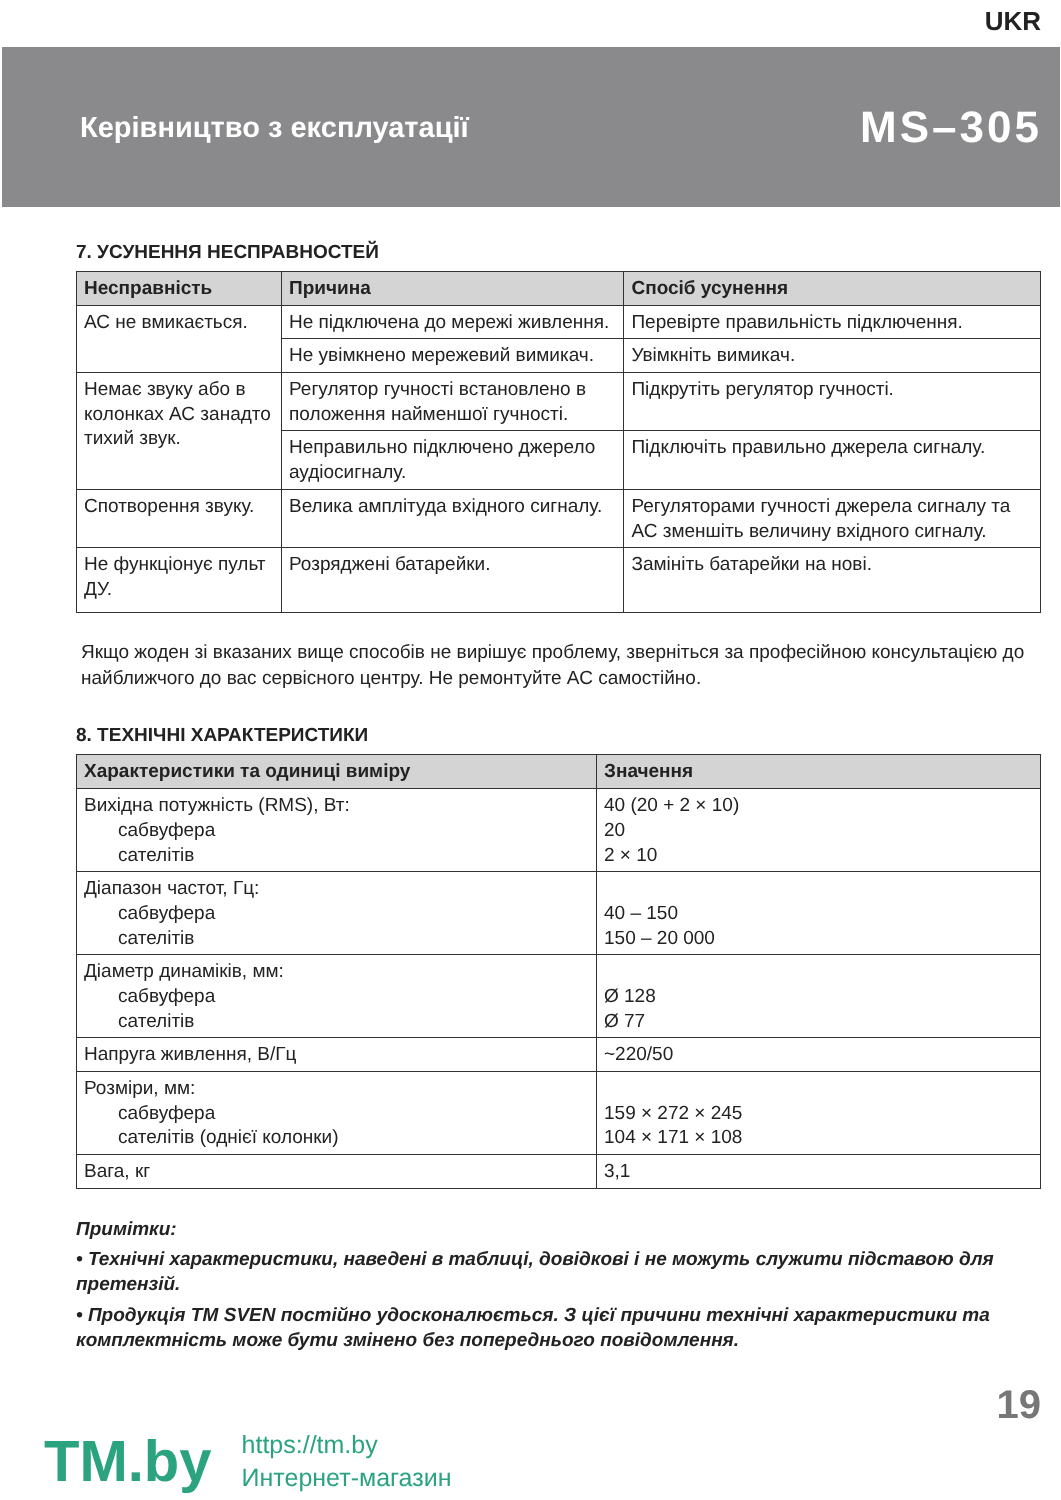UKR
Керівництво з експлуатації
MS–305
7. УСУНЕННЯ НЕСПРАВНОСТЕЙ
| Несправність | Причина | Спосіб усунення |
| --- | --- | --- |
| АС не вмикається. | Не підключена до мережі живлення. | Перевірте правильність підключення. |
| | Не увімкнено мережевий вимикач. | Увімкніть вимикач. |
| Немає звуку або в колонках АС занадто тихий звук. | Регулятор гучності встановлено в положення найменшої гучності. | Підкрутіть регулятор гучності. |
| | Неправильно підключено джерело аудіосигналу. | Підключіть правильно джерела сигналу. |
| Спотворення звуку. | Велика амплітуда вхідного сигналу. | Регуляторами гучності джерела сигналу та АС зменшіть величину вхідного сигналу. |
| Не функціонує пульт ДУ. | Розряджені батарейки. | Замініть батарейки на нові. |
Якщо жоден зі вказаних вище способів не вирішує проблему, зверніться за професійною консультацією до найближчого до вас сервісного центру. Не ремонтуйте АС самостійно.
8. ТЕХНІЧНІ ХАРАКТЕРИСТИКИ
| Характеристики та одиниці виміру | Значення |
| --- | --- |
| Вихідна потужність (RMS), Вт: сабвуфера сателітів | 40 (20 + 2 × 10) 20 2 × 10 |
| Діапазон частот, Гц: сабвуфера сателітів | 40 – 150 150 – 20 000 |
| Діаметр динаміків, мм: сабвуфера сателітів | Ø 128 Ø 77 |
| Напруга живлення, В/Гц | ~220/50 |
| Розміри, мм: сабвуфера сателітів (однієї колонки) | 159 × 272 × 245 104 × 171 × 108 |
| Вага, кг | 3,1 |
Примітки:
• Технічні характеристики, наведені в таблиці, довідкові і не можуть служити підставою для претензій.
• Продукція ТМ SVEN постійно удосконалюється. З цієї причини технічні характеристики та комплектність може бути змінено без попереднього повідомлення.
19
TM.by https://tm.by
Интернет-магазин